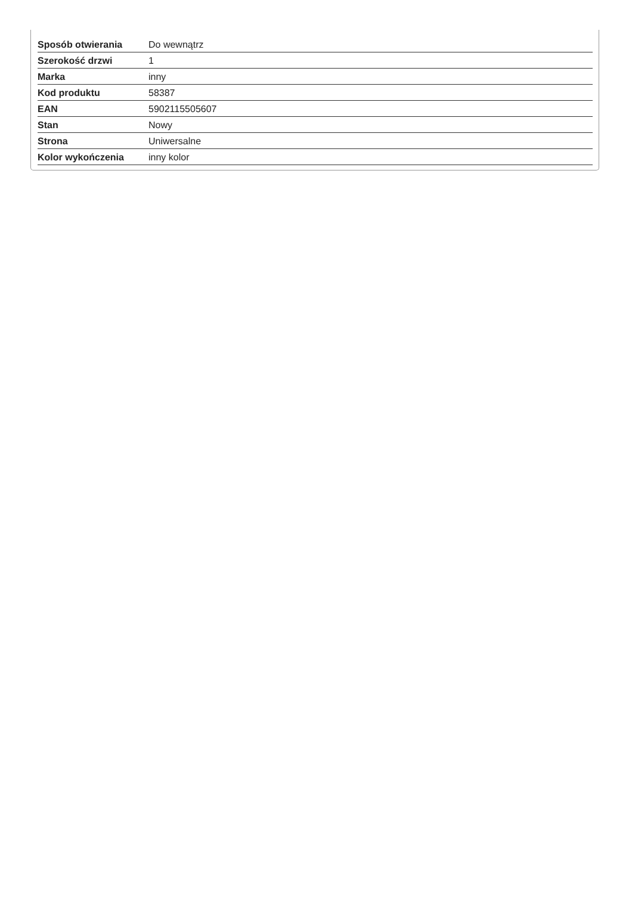| Sposób otwierania | Do wewnątrz |
| Szerokość drzwi | 1 |
| Marka | inny |
| Kod produktu | 58387 |
| EAN | 5902115505607 |
| Stan | Nowy |
| Strona | Uniwersalne |
| Kolor wykończenia | inny kolor |